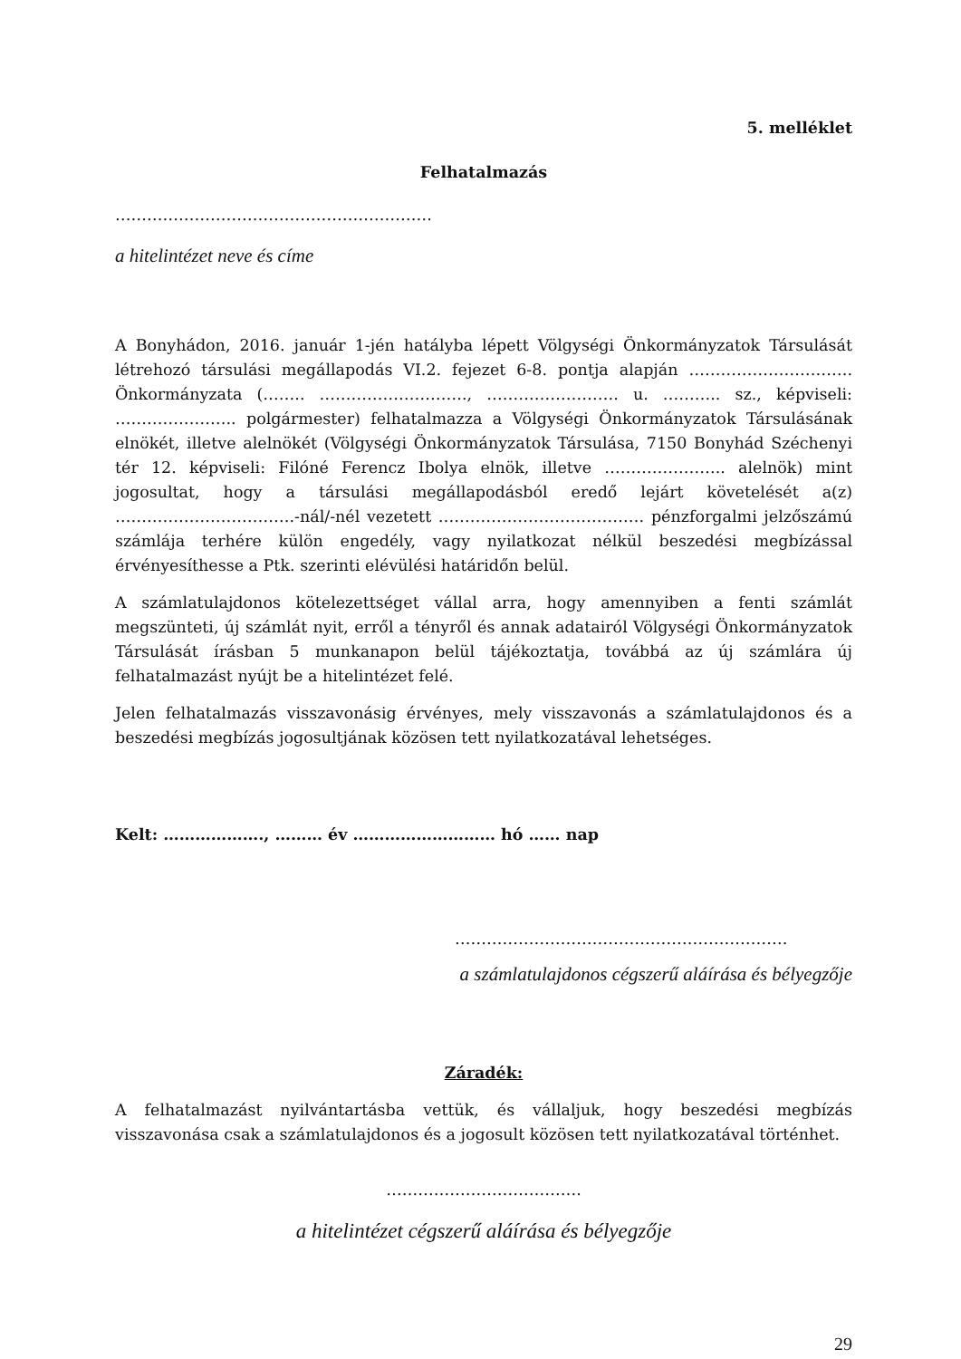5. melléklet
Felhatalmazás
……………………………………………………
a hitelintézet neve és címe
A Bonyhádon, 2016. január 1-jén hatályba lépett Völgységi Önkormányzatok Társulását létrehozó társulási megállapodás VI.2. fejezet 6-8. pontja alapján …………………………. Önkormányzata (…….. ………………………., ……………………. u. ……….. sz., képviseli: ………………….. polgármester) felhatalmazza a Völgységi Önkormányzatok Társulásának elnökét, illetve alelnökét (Völgységi Önkormányzatok Társulása, 7150 Bonyhád Széchenyi tér 12. képviseli: Filóné Ferencz Ibolya elnök, illetve ………………….. alelnök) mint jogosultat, hogy a társulási megállapodásból eredő lejárt követelését a(z) …………………………….-nál/-nél vezetett ………………………………… pénzforgalmi jelzőszámú számlája terhére külön engedély, vagy nyilatkozat nélkül beszedési megbízással érvényesíthesse a Ptk. szerinti elévülési határidőn belül.
A számlatulajdonos kötelezettséget vállal arra, hogy amennyiben a fenti számlát megszünteti, új számlát nyit, erről a tényről és annak adatairól Völgységi Önkormányzatok Társulását írásban 5 munkanapon belül tájékoztatja, továbbá az új számlára új felhatalmazást nyújt be a hitelintézet felé.
Jelen felhatalmazás visszavonásig érvényes, mely visszavonás a számlatulajdonos és a beszedési megbízás jogosultjának közösen tett nyilatkozatával lehetséges.
Kelt: ………………., ……… év ……………………… hó …… nap
………………………………………………………
a számlatulajdonos cégszerű aláírása és bélyegzője
Záradék:
A felhatalmazást nyilvántartásba vettük, és vállaljuk, hogy beszedési megbízás visszavonása csak a számlatulajdonos és a jogosult közösen tett nyilatkozatával történhet.
……………………………….
a hitelintézet cégszerű aláírása és bélyegzője
29